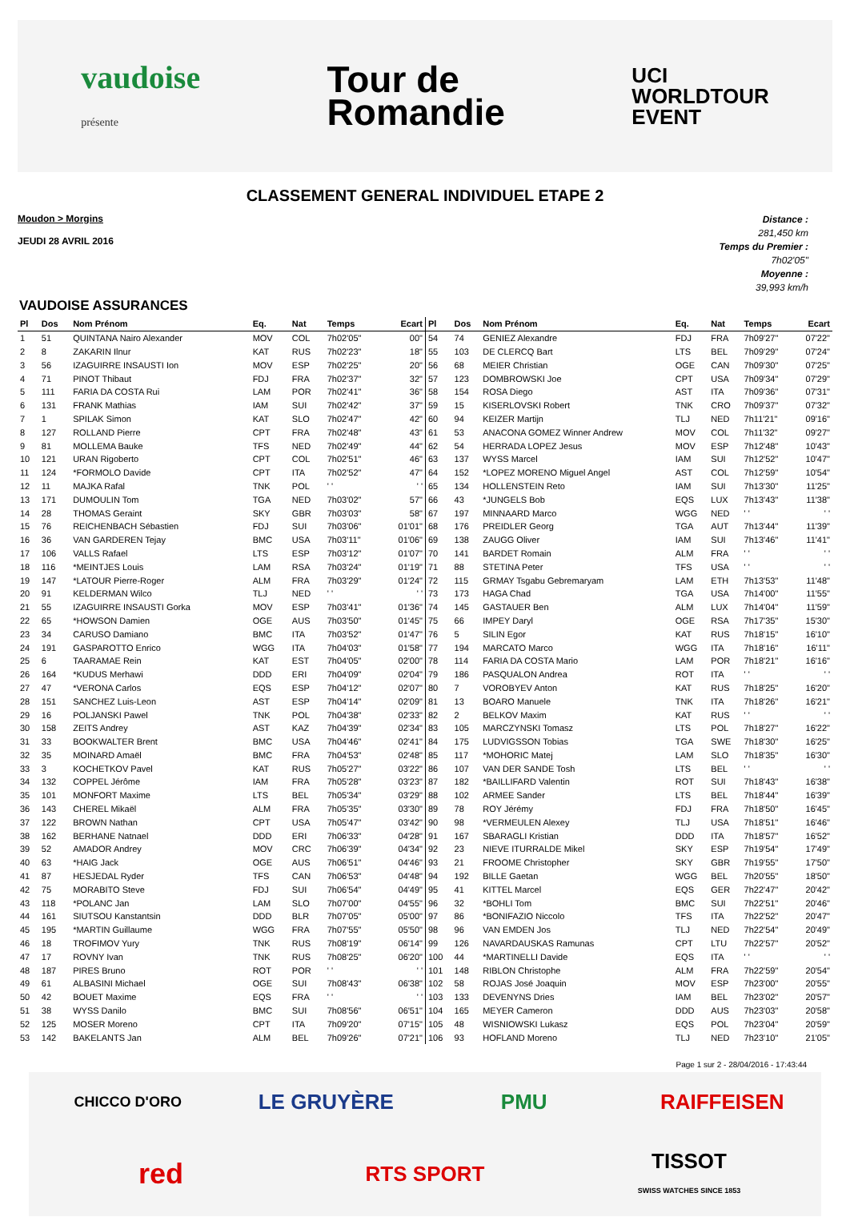vaudoise
présente
Tour de
Romandie
UCI
WORLDTOUR
EVENT
CLASSEMENT GENERAL INDIVIDUEL ETAPE 2
Moudon > Morgins
JEUDI 28 AVRIL 2016
Distance :
281,450 km
Temps du Premier :
7h02'05"
Moyenne :
39,993 km/h
VAUDOISE ASSURANCES
| Pl | Dos | Nom Prénom | Eq. | Nat | Temps | Ecart |
| --- | --- | --- | --- | --- | --- | --- |
| 1 | 51 | QUINTANA Nairo Alexander | MOV | COL | 7h02'05" | 00" |
| 2 | 8 | ZAKARIN Ilnur | KAT | RUS | 7h02'23" | 18" |
| 3 | 56 | IZAGUIRRE INSAUSTI Ion | MOV | ESP | 7h02'25" | 20" |
| 4 | 71 | PINOT Thibaut | FDJ | FRA | 7h02'37" | 32" |
| 5 | 111 | FARIA DA COSTA Rui | LAM | POR | 7h02'41" | 36" |
| 6 | 131 | FRANK Mathias | IAM | SUI | 7h02'42" | 37" |
| 7 | 1 | SPILAK Simon | KAT | SLO | 7h02'47" | 42" |
| 8 | 127 | ROLLAND Pierre | CPT | FRA | 7h02'48" | 43" |
| 9 | 81 | MOLLEMA Bauke | TFS | NED | 7h02'49" | 44" |
| 10 | 121 | URAN Rigoberto | CPT | COL | 7h02'51" | 46" |
| 11 | 124 | *FORMOLO Davide | CPT | ITA | 7h02'52" | 47" |
| 12 | 11 | MAJKA Rafal | TNK | POL | ' ' | ' ' |
| 13 | 171 | DUMOULIN Tom | TGA | NED | 7h03'02" | 57" |
| 14 | 28 | THOMAS Geraint | SKY | GBR | 7h03'03" | 58" |
| 15 | 76 | REICHENBACH Sébastien | FDJ | SUI | 7h03'06" | 01'01" |
| 16 | 36 | VAN GARDEREN Tejay | BMC | USA | 7h03'11" | 01'06" |
| 17 | 106 | VALLS Rafael | LTS | ESP | 7h03'12" | 01'07" |
| 18 | 116 | *MEINTJES Louis | LAM | RSA | 7h03'24" | 01'19" |
| 19 | 147 | *LATOUR Pierre-Roger | ALM | FRA | 7h03'29" | 01'24" |
| 20 | 91 | KELDERMAN Wilco | TLJ | NED | ' ' | ' ' |
| 21 | 55 | IZAGUIRRE INSAUSTI Gorka | MOV | ESP | 7h03'41" | 01'36" |
| 22 | 65 | *HOWSON Damien | OGE | AUS | 7h03'50" | 01'45" |
| 23 | 34 | CARUSO Damiano | BMC | ITA | 7h03'52" | 01'47" |
| 24 | 191 | GASPAROTTO Enrico | WGG | ITA | 7h04'03" | 01'58" |
| 25 | 6 | TAARAMAE Rein | KAT | EST | 7h04'05" | 02'00" |
| 26 | 164 | *KUDUS Merhawi | DDD | ERI | 7h04'09" | 02'04" |
| 27 | 47 | *VERONA Carlos | EQS | ESP | 7h04'12" | 02'07" |
| 28 | 151 | SANCHEZ Luis-Leon | AST | ESP | 7h04'14" | 02'09" |
| 29 | 16 | POLJANSKI Pawel | TNK | POL | 7h04'38" | 02'33" |
| 30 | 158 | ZEITS Andrey | AST | KAZ | 7h04'39" | 02'34" |
| 31 | 33 | BOOKWALTER Brent | BMC | USA | 7h04'46" | 02'41" |
| 32 | 35 | MOINARD Amaël | BMC | FRA | 7h04'53" | 02'48" |
| 33 | 3 | KOCHETKOV Pavel | KAT | RUS | 7h05'27" | 03'22" |
| 34 | 132 | COPPEL Jérôme | IAM | FRA | 7h05'28" | 03'23" |
| 35 | 101 | MONFORT Maxime | LTS | BEL | 7h05'34" | 03'29" |
| 36 | 143 | CHEREL Mikaël | ALM | FRA | 7h05'35" | 03'30" |
| 37 | 122 | BROWN Nathan | CPT | USA | 7h05'47" | 03'42" |
| 38 | 162 | BERHANE Natnael | DDD | ERI | 7h06'33" | 04'28" |
| 39 | 52 | AMADOR Andrey | MOV | CRC | 7h06'39" | 04'34" |
| 40 | 63 | *HAIG Jack | OGE | AUS | 7h06'51" | 04'46" |
| 41 | 87 | HESJEDAL Ryder | TFS | CAN | 7h06'53" | 04'48" |
| 42 | 75 | MORABITO Steve | FDJ | SUI | 7h06'54" | 04'49" |
| 43 | 118 | *POLANC Jan | LAM | SLO | 7h07'00" | 04'55" |
| 44 | 161 | SIUTSOU Kanstantsin | DDD | BLR | 7h07'05" | 05'00" |
| 45 | 195 | *MARTIN Guillaume | WGG | FRA | 7h07'55" | 05'50" |
| 46 | 18 | TROFIMOV Yury | TNK | RUS | 7h08'19" | 06'14" |
| 47 | 17 | ROVNY Ivan | TNK | RUS | 7h08'25" | 06'20" |
| 48 | 187 | PIRES Bruno | ROT | POR | ' ' | ' ' |
| 49 | 61 | ALBASINI Michael | OGE | SUI | 7h08'43" | 06'38" |
| 50 | 42 | BOUET Maxime | EQS | FRA | ' ' | ' ' |
| 51 | 38 | WYSS Danilo | BMC | SUI | 7h08'56" | 06'51" |
| 52 | 125 | MOSER Moreno | CPT | ITA | 7h09'20" | 07'15" |
| 53 | 142 | BAKELANTS Jan | ALM | BEL | 7h09'26" | 07'21" |
| Pl | Dos | Nom Prénom | Eq. | Nat | Temps | Ecart |
| --- | --- | --- | --- | --- | --- | --- |
| 54 | 74 | GENIEZ Alexandre | FDJ | FRA | 7h09'27" | 07'22" |
| 55 | 103 | DE CLERCQ Bart | LTS | BEL | 7h09'29" | 07'24" |
| 56 | 68 | MEIER Christian | OGE | CAN | 7h09'30" | 07'25" |
| 57 | 123 | DOMBROWSKI Joe | CPT | USA | 7h09'34" | 07'29" |
| 58 | 154 | ROSA Diego | AST | ITA | 7h09'36" | 07'31" |
| 59 | 15 | KISERLOVSKI Robert | TNK | CRO | 7h09'37" | 07'32" |
| 60 | 94 | KEIZER Martijn | TLJ | NED | 7h11'21" | 09'16" |
| 61 | 53 | ANACONA GOMEZ Winner Andrew | MOV | COL | 7h11'32" | 09'27" |
| 62 | 54 | HERRADA LOPEZ Jesus | MOV | ESP | 7h12'48" | 10'43" |
| 63 | 137 | WYSS Marcel | IAM | SUI | 7h12'52" | 10'47" |
| 64 | 152 | *LOPEZ MORENO Miguel Angel | AST | COL | 7h12'59" | 10'54" |
| 65 | 134 | HOLLENSTEIN Reto | IAM | SUI | 7h13'30" | 11'25" |
| 66 | 43 | *JUNGELS Bob | EQS | LUX | 7h13'43" | 11'38" |
| 67 | 197 | MINNAARD Marco | WGG | NED | ' ' | ' ' |
| 68 | 176 | PREIDLER Georg | TGA | AUT | 7h13'44" | 11'39" |
| 69 | 138 | ZAUGG Oliver | IAM | SUI | 7h13'46" | 11'41" |
| 70 | 141 | BARDET Romain | ALM | FRA | ' ' | ' ' |
| 71 | 88 | STETINA Peter | TFS | USA | ' ' | ' ' |
| 72 | 115 | GRMAY Tsgabu Gebremaryam | LAM | ETH | 7h13'53" | 11'48" |
| 73 | 173 | HAGA Chad | TGA | USA | 7h14'00" | 11'55" |
| 74 | 145 | GASTAUER Ben | ALM | LUX | 7h14'04" | 11'59" |
| 75 | 66 | IMPEY Daryl | OGE | RSA | 7h17'35" | 15'30" |
| 76 | 5 | SILIN Egor | KAT | RUS | 7h18'15" | 16'10" |
| 77 | 194 | MARCATO Marco | WGG | ITA | 7h18'16" | 16'11" |
| 78 | 114 | FARIA DA COSTA Mario | LAM | POR | 7h18'21" | 16'16" |
| 79 | 186 | PASQUALON Andrea | ROT | ITA | ' ' | ' ' |
| 80 | 7 | VOROBYEV Anton | KAT | RUS | 7h18'25" | 16'20" |
| 81 | 13 | BOARO Manuele | TNK | ITA | 7h18'26" | 16'21" |
| 82 | 2 | BELKOV Maxim | KAT | RUS | ' ' | ' ' |
| 83 | 105 | MARCZYNSKI Tomasz | LTS | POL | 7h18'27" | 16'22" |
| 84 | 175 | LUDVIGSSON Tobias | TGA | SWE | 7h18'30" | 16'25" |
| 85 | 117 | *MOHORIC Matej | LAM | SLO | 7h18'35" | 16'30" |
| 86 | 107 | VAN DER SANDE Tosh | LTS | BEL | ' ' | ' ' |
| 87 | 182 | *BAILLIFARD Valentin | ROT | SUI | 7h18'43" | 16'38" |
| 88 | 102 | ARMEE Sander | LTS | BEL | 7h18'44" | 16'39" |
| 89 | 78 | ROY Jérémy | FDJ | FRA | 7h18'50" | 16'45" |
| 90 | 98 | *VERMEULEN Alexey | TLJ | USA | 7h18'51" | 16'46" |
| 91 | 167 | SBARAGLI Kristian | DDD | ITA | 7h18'57" | 16'52" |
| 92 | 23 | NIEVE ITURRALDE Mikel | SKY | ESP | 7h19'54" | 17'49" |
| 93 | 21 | FROOME Christopher | SKY | GBR | 7h19'55" | 17'50" |
| 94 | 192 | BILLE Gaetan | WGG | BEL | 7h20'55" | 18'50" |
| 95 | 41 | KITTEL Marcel | EQS | GER | 7h22'47" | 20'42" |
| 96 | 32 | *BOHLI Tom | BMC | SUI | 7h22'51" | 20'46" |
| 97 | 86 | *BONIFAZIO Niccolo | TFS | ITA | 7h22'52" | 20'47" |
| 98 | 96 | VAN EMDEN Jos | TLJ | NED | 7h22'54" | 20'49" |
| 99 | 126 | NAVARDAUSKAS Ramunas | CPT | LTU | 7h22'57" | 20'52" |
| 100 | 44 | *MARTINELLI Davide | EQS | ITA | ' ' | ' ' |
| 101 | 148 | RIBLON Christophe | ALM | FRA | 7h22'59" | 20'54" |
| 102 | 58 | ROJAS José Joaquin | MOV | ESP | 7h23'00" | 20'55" |
| 103 | 133 | DEVENYNS Dries | IAM | BEL | 7h23'02" | 20'57" |
| 104 | 165 | MEYER Cameron | DDD | AUS | 7h23'03" | 20'58" |
| 105 | 48 | WISNIOWSKI Lukasz | EQS | POL | 7h23'04" | 20'59" |
| 106 | 93 | HOFLAND Moreno | TLJ | NED | 7h23'10" | 21'05" |
Page 1 sur 2 - 28/04/2016 - 17:43:44
CHICCO D'ORO
LE GRUYÈRE
PMU
RAIFFEISEN
red
RTS SPORT
TISSOT
SWISS WATCHES SINCE 1853